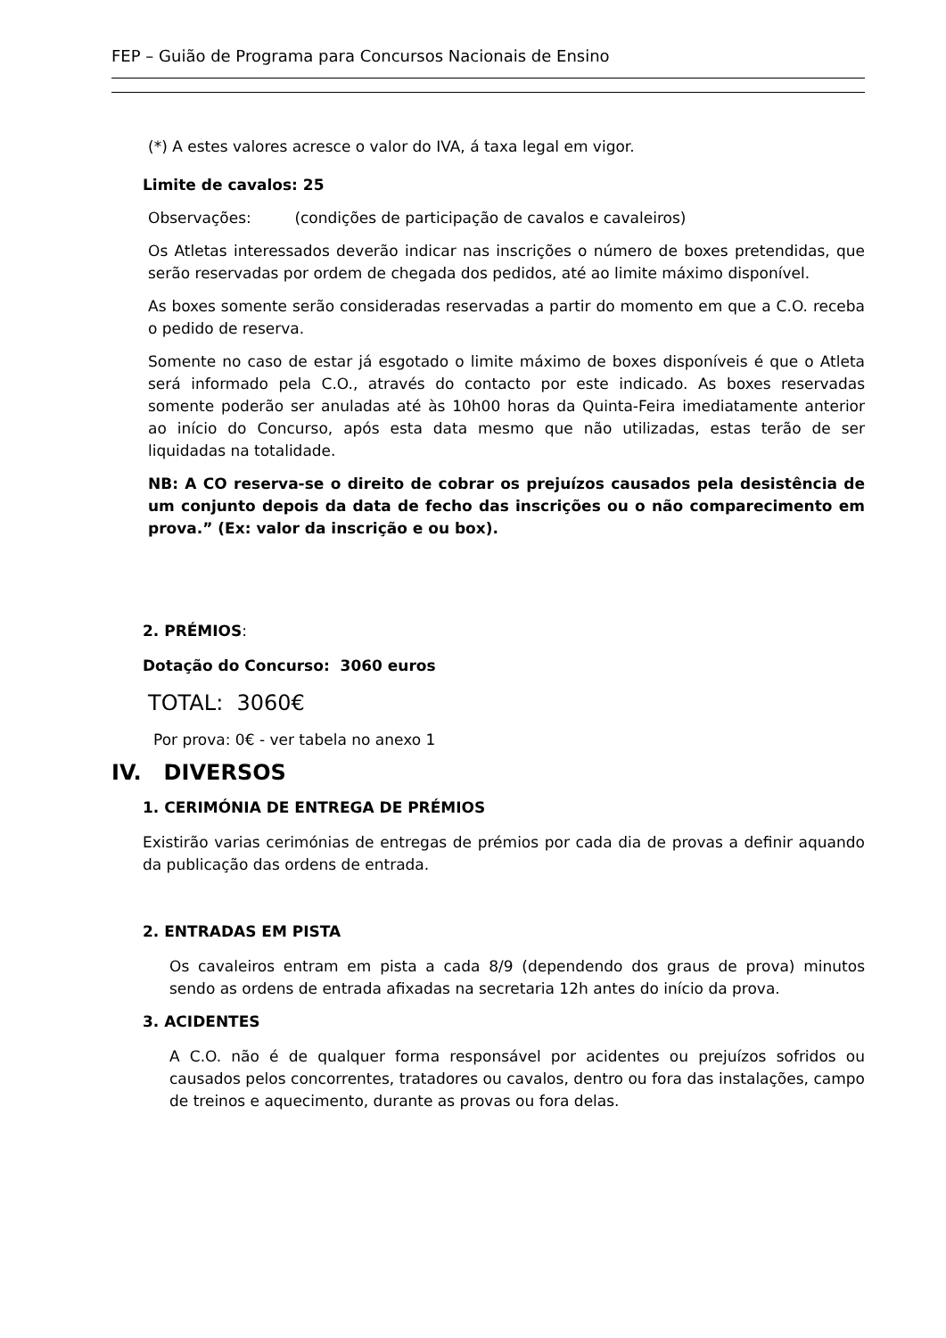FEP – Guião de Programa para Concursos Nacionais de Ensino
(*) A estes valores acresce o valor do IVA, á taxa legal em vigor.
Limite de cavalos: 25
Observações: (condições de participação de cavalos e cavaleiros)
Os Atletas interessados deverão indicar nas inscrições o número de boxes pretendidas, que serão reservadas por ordem de chegada dos pedidos, até ao limite máximo disponível.
As boxes somente serão consideradas reservadas a partir do momento em que a C.O. receba o pedido de reserva.
Somente no caso de estar já esgotado o limite máximo de boxes disponíveis é que o Atleta será informado pela C.O., através do contacto por este indicado. As boxes reservadas somente poderão ser anuladas até às 10h00 horas da Quinta-Feira imediatamente anterior ao início do Concurso, após esta data mesmo que não utilizadas, estas terão de ser liquidadas na totalidade.
NB: A CO reserva-se o direito de cobrar os prejuízos causados pela desistência de um conjunto depois da data de fecho das inscrições ou o não comparecimento em prova.” (Ex: valor da inscrição e ou box).
2. PRÉMIOS:
Dotação do Concurso: 3060 euros
TOTAL: 3060€
Por prova: 0€ - ver tabela no anexo 1
IV. DIVERSOS
1. CERIMÓNIA DE ENTREGA DE PRÉMIOS
Existirão varias cerimónias de entregas de prémios por cada dia de provas a definir aquando da publicação das ordens de entrada.
2. ENTRADAS EM PISTA
Os cavaleiros entram em pista a cada 8/9 (dependendo dos graus de prova) minutos sendo as ordens de entrada afixadas na secretaria 12h antes do início da prova.
3. ACIDENTES
A C.O. não é de qualquer forma responsável por acidentes ou prejuízos sofridos ou causados pelos concorrentes, tratadores ou cavalos, dentro ou fora das instalações, campo de treinos e aquecimento, durante as provas ou fora delas.